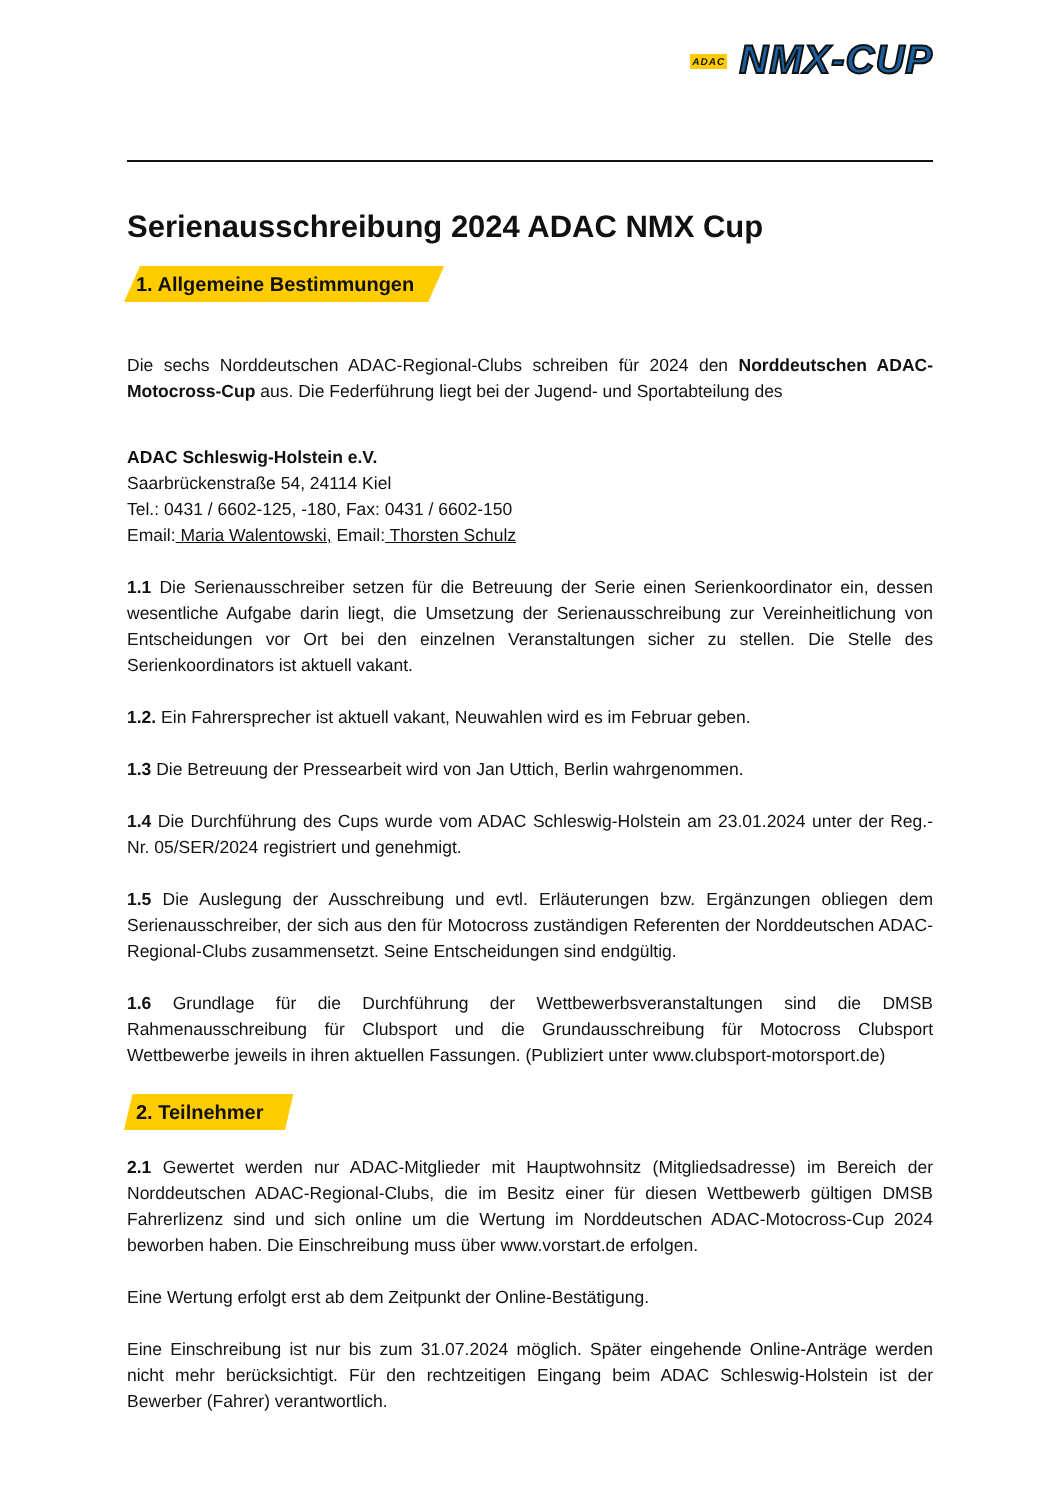ADAC NMX-CUP
Serienausschreibung 2024 ADAC NMX Cup
1. Allgemeine Bestimmungen
Die sechs Norddeutschen ADAC-Regional-Clubs schreiben für 2024 den Norddeutschen ADAC-Motocross-Cup aus. Die Federführung liegt bei der Jugend- und Sportabteilung des
ADAC Schleswig-Holstein e.V.
Saarbrückenstraße 54, 24114 Kiel
Tel.: 0431 / 6602-125, -180, Fax: 0431 / 6602-150
Email: Maria Walentowski, Email: Thorsten Schulz
1.1 Die Serienausschreiber setzen für die Betreuung der Serie einen Serienkoordinator ein, dessen wesentliche Aufgabe darin liegt, die Umsetzung der Serienausschreibung zur Vereinheitlichung von Entscheidungen vor Ort bei den einzelnen Veranstaltungen sicher zu stellen. Die Stelle des Serienkoordinators ist aktuell vakant.
1.2. Ein Fahrersprecher ist aktuell vakant, Neuwahlen wird es im Februar geben.
1.3 Die Betreuung der Pressearbeit wird von Jan Uttich, Berlin wahrgenommen.
1.4 Die Durchführung des Cups wurde vom ADAC Schleswig-Holstein am 23.01.2024 unter der Reg.-Nr. 05/SER/2024 registriert und genehmigt.
1.5 Die Auslegung der Ausschreibung und evtl. Erläuterungen bzw. Ergänzungen obliegen dem Serienausschreiber, der sich aus den für Motocross zuständigen Referenten der Norddeutschen ADAC-Regional-Clubs zusammensetzt. Seine Entscheidungen sind endgültig.
1.6 Grundlage für die Durchführung der Wettbewerbsveranstaltungen sind die DMSB Rahmenausschreibung für Clubsport und die Grundausschreibung für Motocross Clubsport Wettbewerbe jeweils in ihren aktuellen Fassungen. (Publiziert unter www.clubsport-motorsport.de)
2. Teilnehmer
2.1 Gewertet werden nur ADAC-Mitglieder mit Hauptwohnsitz (Mitgliedsadresse) im Bereich der Norddeutschen ADAC-Regional-Clubs, die im Besitz einer für diesen Wettbewerb gültigen DMSB Fahrerlizenz sind und sich online um die Wertung im Norddeutschen ADAC-Motocross-Cup 2024 beworben haben. Die Einschreibung muss über www.vorstart.de erfolgen.
Eine Wertung erfolgt erst ab dem Zeitpunkt der Online-Bestätigung.
Eine Einschreibung ist nur bis zum 31.07.2024 möglich. Später eingehende Online-Anträge werden nicht mehr berücksichtigt. Für den rechtzeitigen Eingang beim ADAC Schleswig-Holstein ist der Bewerber (Fahrer) verantwortlich.